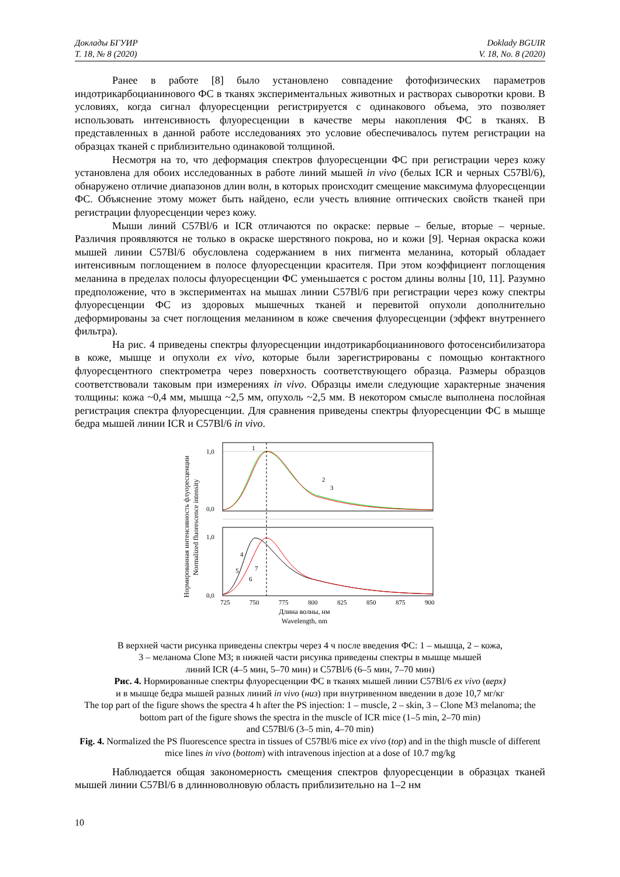Доклады БГУИР
Т. 18, № 8 (2020)
Doklady BGUIR
V. 18, No. 8 (2020)
Ранее в работе [8] было установлено совпадение фотофизических параметров индотрикарбоцианинового ФС в тканях экспериментальных животных и растворах сыворотки крови. В условиях, когда сигнал флуоресценции регистрируется с одинакового объема, это позволяет использовать интенсивность флуоресценции в качестве меры накопления ФС в тканях. В представленных в данной работе исследованиях это условие обеспечивалось путем регистрации на образцах тканей с приблизительно одинаковой толщиной.
Несмотря на то, что деформация спектров флуоресценции ФС при регистрации через кожу установлена для обоих исследованных в работе линий мышей in vivo (белых ICR и черных C57Bl/6), обнаружено отличие диапазонов длин волн, в которых происходит смещение максимума флуоресценции ФС. Объяснение этому может быть найдено, если учесть влияние оптических свойств тканей при регистрации флуоресценции через кожу.
Мыши линий C57Bl/6 и ICR отличаются по окраске: первые – белые, вторые – черные. Различия проявляются не только в окраске шерстяного покрова, но и кожи [9]. Черная окраска кожи мышей линии C57Bl/6 обусловлена содержанием в них пигмента меланина, который обладает интенсивным поглощением в полосе флуоресценции красителя. При этом коэффициент поглощения меланина в пределах полосы флуоресценции ФС уменьшается с ростом длины волны [10, 11]. Разумно предположение, что в экспериментах на мышах линии C57Bl/6 при регистрации через кожу спектры флуоресценции ФС из здоровых мышечных тканей и перевитой опухоли дополнительно деформированы за счет поглощения меланином в коже свечения флуоресценции (эффект внутреннего фильтра).
На рис. 4 приведены спектры флуоресценции индотрикарбоцианинового фотосенсибилизатора в коже, мышце и опухоли ex vivo, которые были зарегистрированы с помощью контактного флуоресцентного спектрометра через поверхность соответствующего образца. Размеры образцов соответствовали таковым при измерениях in vivo. Образцы имели следующие характерные значения толщины: кожа ~0,4 мм, мышца ~2,5 мм, опухоль ~2,5 мм. В некотором смысле выполнена послойная регистрация спектра флуоресценции. Для сравнения приведены спектры флуоресценции ФС в мышце бедра мышей линии ICR и C57Bl/6 in vivo.
Нормированная интенсивность флуоресценции
Normalized fluorescence intensity
1,0
0,0
1,0
0,0
1
2
3
4
5
6
7
725
750
775
800
825
850
875
900
Длина волны, нм
Wavelength, nm
В верхней части рисунка приведены спектры через 4 ч после введения ФС: 1 – мышца, 2 – кожа,
3 – меланома Clone M3; в нижней части рисунка приведены спектры в мышце мышей
линий ICR (4–5 мин, 5–70 мин) и C57Bl/6 (6–5 мин, 7–70 мин)
Рис. 4. Нормированные спектры флуоресценции ФС в тканях мышей линии C57Bl/6 ex vivo (верх)
и в мышце бедра мышей разных линий in vivo (низ) при внутривенном введении в дозе 10,7 мг/кг
The top part of the figure shows the spectra 4 h after the PS injection: 1 – muscle, 2 – skin, 3 – Clone M3 melanoma; the bottom part of the figure shows the spectra in the muscle of ICR mice (1–5 min, 2–70 min)
and C57Bl/6 (3–5 min, 4–70 min)
Fig. 4. Normalized the PS fluorescence spectra in tissues of C57Bl/6 mice ex vivo (top) and in the thigh muscle of different mice lines in vivo (bottom) with intravenous injection at a dose of 10.7 mg/kg
Наблюдается общая закономерность смещения спектров флуоресценции в образцах тканей мышей линии C57Bl/6 в длинноволновую область приблизительно на 1–2 нм
10